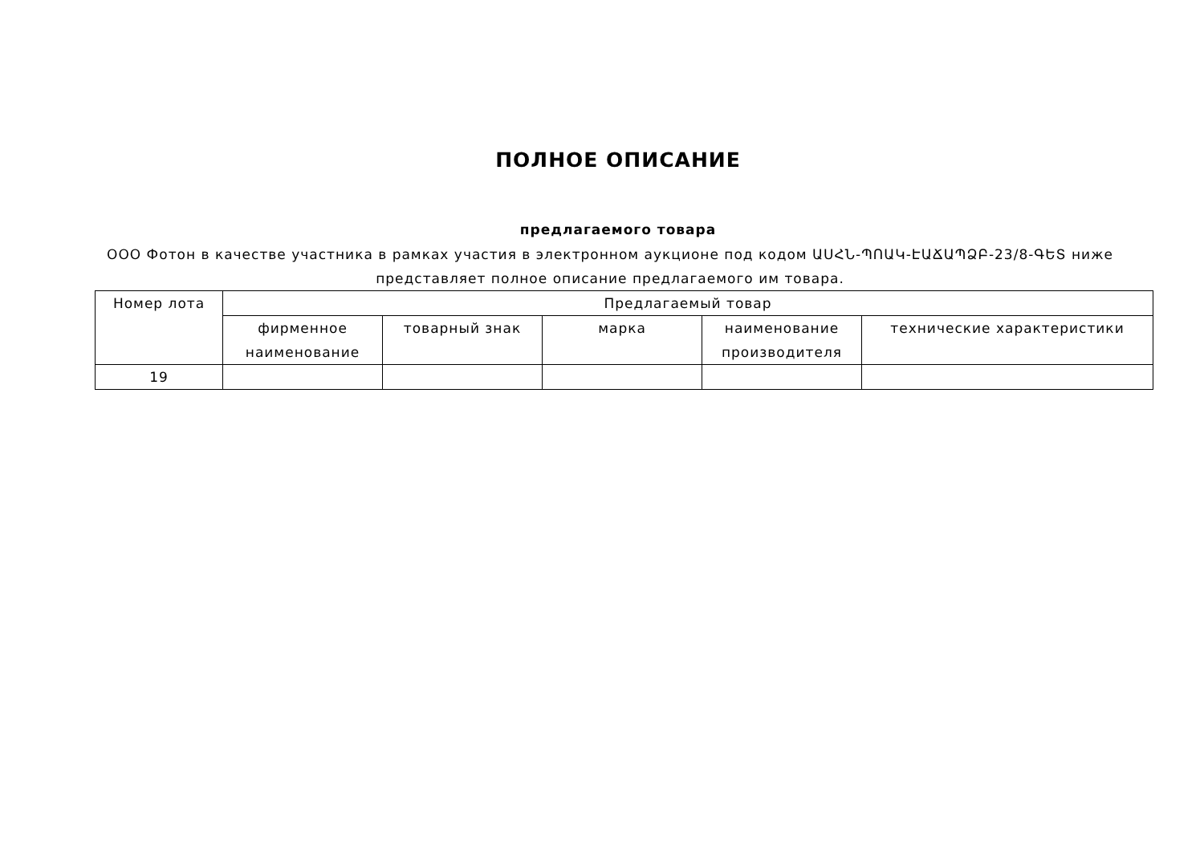ПОЛНОЕ ОПИСАНИЕ
предлагаемого товара
ООО Фотон в качестве участника в рамках участия в электронном аукционе под кодом ԱՍՀՆ-ՊՈԱԿ-ԷԱՃԱՊՁԲ-23/8-ԳԵՏ ниже представляет полное описание предлагаемого им товара.
| Номер лота | Предлагаемый товар | | | | |
| --- | --- | --- | --- | --- | --- |
| | фирменное наименование | товарный знак | марка | наименование производителя | технические характеристики |
| 19 | | | | | |